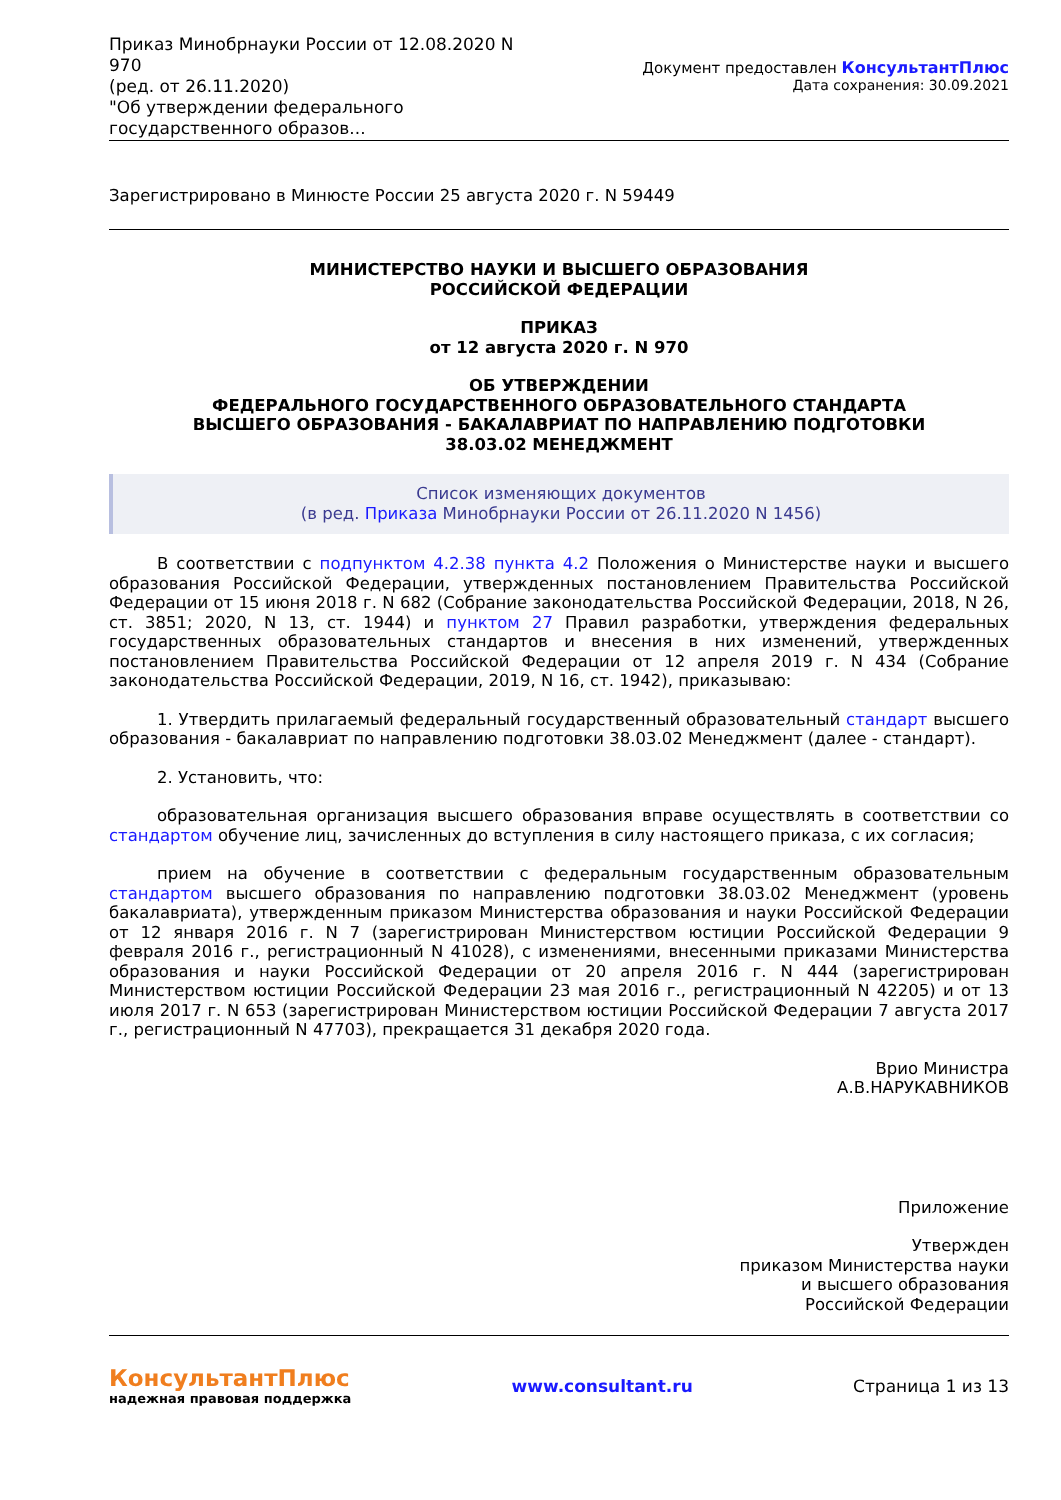Приказ Минобрнауки России от 12.08.2020 N 970
(ред. от 26.11.2020)
"Об утверждении федерального государственного образов...
Документ предоставлен КонсультантПлюс
Дата сохранения: 30.09.2021
Зарегистрировано в Минюсте России 25 августа 2020 г. N 59449
МИНИСТЕРСТВО НАУКИ И ВЫСШЕГО ОБРАЗОВАНИЯ
РОССИЙСКОЙ ФЕДЕРАЦИИ
ПРИКАЗ
от 12 августа 2020 г. N 970
ОБ УТВЕРЖДЕНИИ
ФЕДЕРАЛЬНОГО ГОСУДАРСТВЕННОГО ОБРАЗОВАТЕЛЬНОГО СТАНДАРТА
ВЫСШЕГО ОБРАЗОВАНИЯ - БАКАЛАВРИАТ ПО НАПРАВЛЕНИЮ ПОДГОТОВКИ
38.03.02 МЕНЕДЖМЕНТ
Список изменяющих документов
(в ред. Приказа Минобрнауки России от 26.11.2020 N 1456)
В соответствии с подпунктом 4.2.38 пункта 4.2 Положения о Министерстве науки и высшего образования Российской Федерации, утвержденных постановлением Правительства Российской Федерации от 15 июня 2018 г. N 682 (Собрание законодательства Российской Федерации, 2018, N 26, ст. 3851; 2020, N 13, ст. 1944) и пунктом 27 Правил разработки, утверждения федеральных государственных образовательных стандартов и внесения в них изменений, утвержденных постановлением Правительства Российской Федерации от 12 апреля 2019 г. N 434 (Собрание законодательства Российской Федерации, 2019, N 16, ст. 1942), приказываю:
1. Утвердить прилагаемый федеральный государственный образовательный стандарт высшего образования - бакалавриат по направлению подготовки 38.03.02 Менеджмент (далее - стандарт).
2. Установить, что:
образовательная организация высшего образования вправе осуществлять в соответствии со стандартом обучение лиц, зачисленных до вступления в силу настоящего приказа, с их согласия;
прием на обучение в соответствии с федеральным государственным образовательным стандартом высшего образования по направлению подготовки 38.03.02 Менеджмент (уровень бакалавриата), утвержденным приказом Министерства образования и науки Российской Федерации от 12 января 2016 г. N 7 (зарегистрирован Министерством юстиции Российской Федерации 9 февраля 2016 г., регистрационный N 41028), с изменениями, внесенными приказами Министерства образования и науки Российской Федерации от 20 апреля 2016 г. N 444 (зарегистрирован Министерством юстиции Российской Федерации 23 мая 2016 г., регистрационный N 42205) и от 13 июля 2017 г. N 653 (зарегистрирован Министерством юстиции Российской Федерации 7 августа 2017 г., регистрационный N 47703), прекращается 31 декабря 2020 года.
Врио Министра
А.В.НАРУКАВНИКОВ
Приложение
Утвержден
приказом Министерства науки
и высшего образования
Российской Федерации
КонсультантПлюс
надежная правовая поддержка
www.consultant.ru Страница 1 из 13